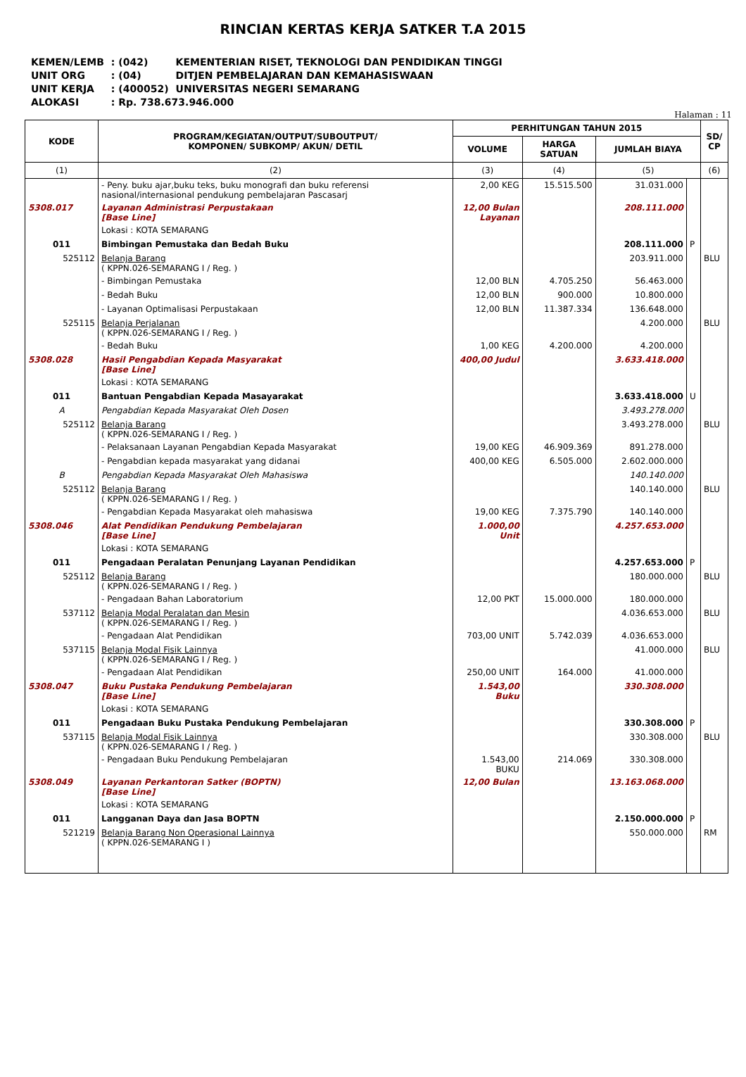RINCIAN KERTAS KERJA SATKER T.A 2015
| KEMEN/LEMB | : (042) | KEMENTERIAN RISET, TEKNOLOGI DAN PENDIDIKAN TINGGI |
| UNIT ORG | : (04) | DITJEN PEMBELAJARAN DAN KEMAHASISWAAN |
| UNIT KERJA | : (400052) | UNIVERSITAS NEGERI SEMARANG |
| ALOKASI | : Rp. 738.673.946.000 | |
Halaman : 11
| KODE | PROGRAM/KEGIATAN/OUTPUT/SUBOUTPUT/ KOMPONEN/ SUBKOMP/ AKUN/ DETIL | PERHITUNGAN TAHUN 2015 | | | | SD/ CP |
| --- | --- | --- | --- | --- | --- | --- |
| | | VOLUME | HARGA SATUAN | JUMLAH BIAYA | | |
| (1) | (2) | (3) | (4) | (5) | | (6) |
| | - Peny. buku ajar,buku teks, buku monografi dan buku referensi nasional/internasional pendukung pembelajaran Pascasarj | 2,00 KEG | 15.515.500 | 31.031.000 | | |
| 5308.017 | Layanan Administrasi Perpustakaan [Base Line] | 12,00 Bulan Layanan | | 208.111.000 | | |
| | Lokasi : KOTA SEMARANG | | | | | |
| 011 | Bimbingan Pemustaka dan Bedah Buku | | | 208.111.000 | P | |
| 525112 | Belanja Barang ( KPPN.026-SEMARANG I / Reg. ) | | | 203.911.000 | | BLU |
| | - Bimbingan Pemustaka | 12,00 BLN | 4.705.250 | 56.463.000 | | |
| | - Bedah Buku | 12,00 BLN | 900.000 | 10.800.000 | | |
| | - Layanan Optimalisasi Perpustakaan | 12,00 BLN | 11.387.334 | 136.648.000 | | |
| 525115 | Belanja Perjalanan ( KPPN.026-SEMARANG I / Reg. ) | | | 4.200.000 | | BLU |
| | - Bedah Buku | 1,00 KEG | 4.200.000 | 4.200.000 | | |
| 5308.028 | Hasil Pengabdian Kepada Masyarakat [Base Line] | 400,00 Judul | | 3.633.418.000 | | |
| | Lokasi : KOTA SEMARANG | | | | | |
| 011 | Bantuan Pengabdian Kepada Masayarakat | | | 3.633.418.000 | U | |
| A | Pengabdian Kepada Masyarakat Oleh Dosen | | | 3.493.278.000 | | |
| 525112 | Belanja Barang ( KPPN.026-SEMARANG I / Reg. ) | | | 3.493.278.000 | | BLU |
| | - Pelaksanaan Layanan Pengabdian Kepada Masyarakat | 19,00 KEG | 46.909.369 | 891.278.000 | | |
| | - Pengabdian kepada masyarakat yang didanai | 400,00 KEG | 6.505.000 | 2.602.000.000 | | |
| B | Pengabdian Kepada Masyarakat Oleh Mahasiswa | | | 140.140.000 | | |
| 525112 | Belanja Barang ( KPPN.026-SEMARANG I / Reg. ) | | | 140.140.000 | | BLU |
| | - Pengabdian Kepada Masyarakat oleh mahasiswa | 19,00 KEG | 7.375.790 | 140.140.000 | | |
| 5308.046 | Alat Pendidikan Pendukung Pembelajaran [Base Line] | 1.000,00 Unit | | 4.257.653.000 | | |
| | Lokasi : KOTA SEMARANG | | | | | |
| 011 | Pengadaan Peralatan Penunjang Layanan Pendidikan | | | 4.257.653.000 | P | |
| 525112 | Belanja Barang ( KPPN.026-SEMARANG I / Reg. ) | | | 180.000.000 | | BLU |
| | - Pengadaan Bahan Laboratorium | 12,00 PKT | 15.000.000 | 180.000.000 | | |
| 537112 | Belanja Modal Peralatan dan Mesin ( KPPN.026-SEMARANG I / Reg. ) | | | 4.036.653.000 | | BLU |
| | - Pengadaan Alat Pendidikan | 703,00 UNIT | 5.742.039 | 4.036.653.000 | | |
| 537115 | Belanja Modal Fisik Lainnya ( KPPN.026-SEMARANG I / Reg. ) | | | 41.000.000 | | BLU |
| | - Pengadaan Alat Pendidikan | 250,00 UNIT | 164.000 | 41.000.000 | | |
| 5308.047 | Buku Pustaka Pendukung Pembelajaran [Base Line] | 1.543,00 Buku | | 330.308.000 | | |
| | Lokasi : KOTA SEMARANG | | | | | |
| 011 | Pengadaan Buku Pustaka Pendukung Pembelajaran | | | 330.308.000 | P | |
| 537115 | Belanja Modal Fisik Lainnya ( KPPN.026-SEMARANG I / Reg. ) | | | 330.308.000 | | BLU |
| | - Pengadaan Buku Pendukung Pembelajaran | 1.543,00 BUKU | 214.069 | 330.308.000 | | |
| 5308.049 | Layanan Perkantoran Satker (BOPTN) [Base Line] | 12,00 Bulan | | 13.163.068.000 | | |
| | Lokasi : KOTA SEMARANG | | | | | |
| 011 | Langganan Daya dan Jasa BOPTN | | | 2.150.000.000 | P | |
| 521219 | Belanja Barang Non Operasional Lainnya ( KPPN.026-SEMARANG I ) | | | 550.000.000 | | RM |